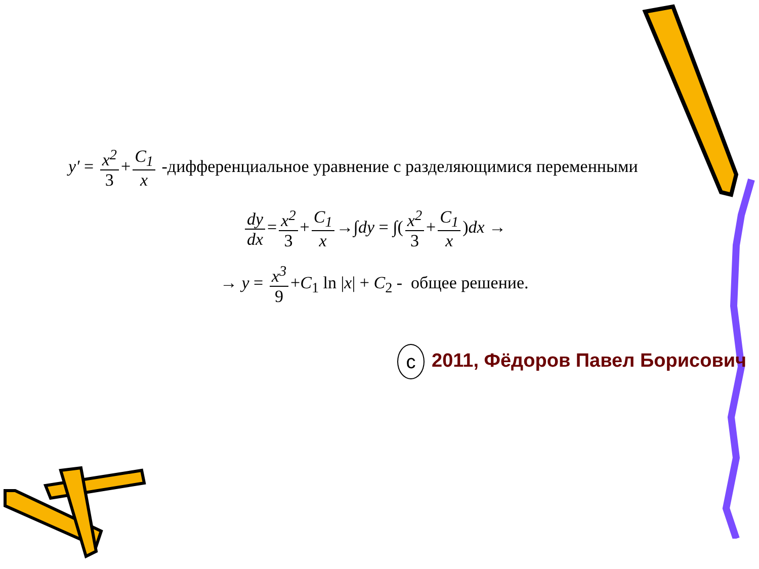y′ = x<sup>2</sup> 3 + C<sub>1</sub> x -дифференциальное уравнение с разделяющимися переменными
dy dx = x<sup>2</sup> 3 + C<sub>1</sub> x →∫dy = ∫(x<sup>2</sup> 3 + C<sub>1</sub> x)dx →
→ y = x<sup>3</sup> 9 +C<sub>1</sub> ln |x| + C<sub>2</sub> - общее решение.
c 2011, Фёдоров Павел Борисович